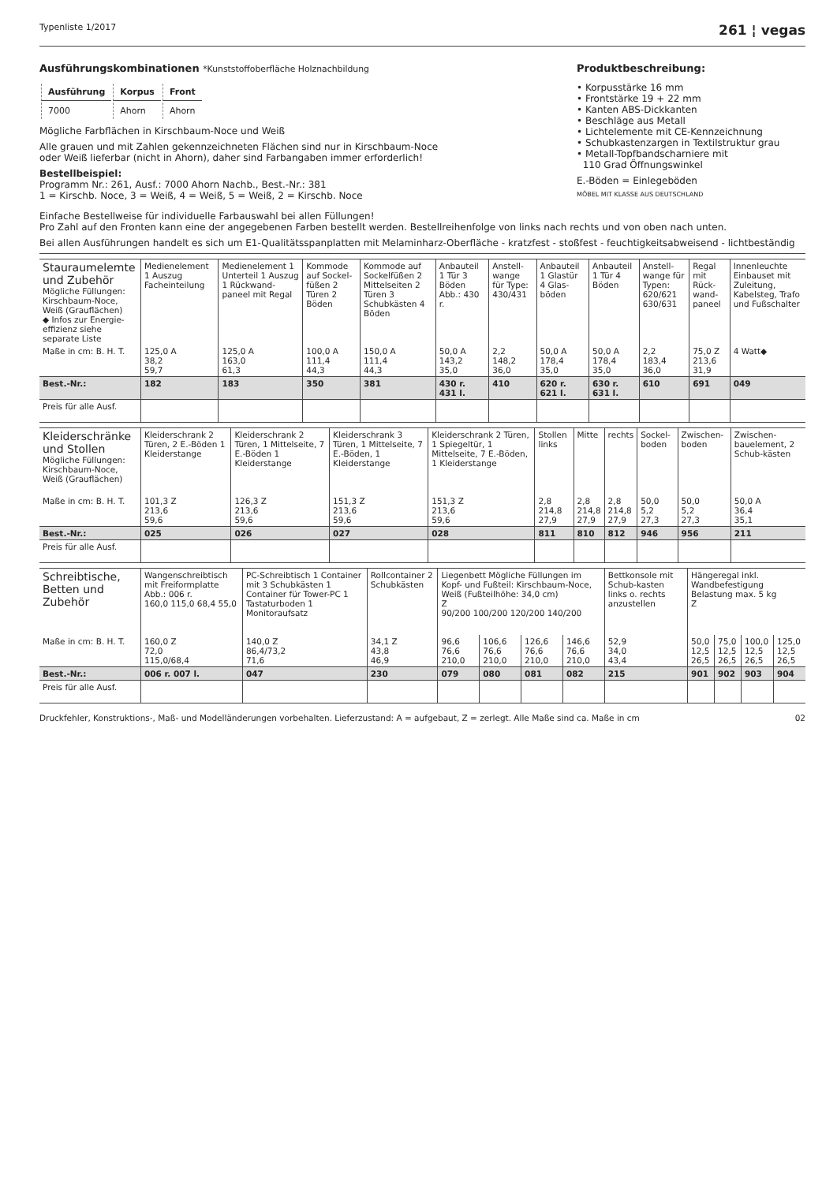Typenliste 1/2017 261 ¦ vegas
Ausführungskombinationen *Kunststoffoberfläche Holznachbildung
| Ausführung | Korpus | Front |
| --- | --- | --- |
| 7000 | Ahorn | Ahorn |
Mögliche Farbflächen in Kirschbaum-Noce und Weiß
Alle grauen und mit Zahlen gekennzeichneten Flächen sind nur in Kirschbaum-Noce
oder Weiß lieferbar (nicht in Ahorn), daher sind Farbangaben immer erforderlich!
Bestellbeispiel:
Programm Nr.: 261, Ausf.: 7000 Ahorn Nachb., Best.-Nr.: 381
1 = Kirschb. Noce, 3 = Weiß, 4 = Weiß, 5 = Weiß, 2 = Kirschb. Noce
Produktbeschreibung:
• Korpusstärke 16 mm
• Frontstärke 19 + 22 mm
• Kanten ABS-Dickkanten
• Beschläge aus Metall
• Lichtelemente mit CE-Kennzeichnung
• Schubkastenzargen in Textilstruktur grau
• Metall-Topfbandscharniere mit
110 Grad Öffnungswinkel
E.-Böden = Einlegeböden
MÖBEL MIT KLASSE AUS DEUTSCHLAND
Einfache Bestellweise für individuelle Farbauswahl bei allen Füllungen!
Pro Zahl auf den Fronten kann eine der angegebenen Farben bestellt werden. Bestellreihenfolge von links nach rechts und von oben nach unten.
Bei allen Ausführungen handelt es sich um E1-Qualitätsspanplatten mit Melaminharz-Oberfläche - kratzfest - stoßfest - feuchtigkeitsabweisend - lichtbeständig
| Stauraumelemte und Zubehör Mögliche Füllungen: Kirschbaum-Noce, Weiß (Grauflächen) ◆ Infos zur Energie-effizienz siehe separate Liste | Medienelement 1 Auszug Facheinteilung | Medienelement 1 Unterteil 1 Auszug 1 Rückwand-paneel mit Regal | Kommode auf Sockel-füßen 2 Türen 2 Böden | Kommode auf Sockelfüßen 2 Mittelseiten 2 Türen 3 Schubkästen 4 Böden | Anbauteil 1 Tür 3 Böden Abb.: 430 r. | Anstell-wange für Type: 430/431 | Anbauteil 1 Glastür 4 Glas-böden | Anbauteil 1 Tür 4 Böden | Anstell-wange für Typen: 620/621 630/631 | Regal mit Rück-wand-paneel | Innenleuchte Einbauset mit Zuleitung, Kabelsteg, Trafo und Fußschalter |
| Maße in cm: B. H. T. | 125,0 A 38,2 59,7 | 125,0 A 163,0 61,3 | 100,0 A 111,4 44,3 | 150,0 A 111,4 44,3 | 50,0 A 143,2 35,0 | 2,2 148,2 36,0 | 50,0 A 178,4 35,0 | 50,0 A 178,4 35,0 | 2,2 183,4 36,0 | 75,0 Z 213,6 31,9 | 4 Watt◆ |
| Best.-Nr.: | 182 | 183 | 350 | 381 | 430 r. 431 l. | 410 | 620 r. 621 l. | 630 r. 631 l. | 610 | 691 | 049 |
| Preis für alle Ausf. | | | | | | | | | | | |
| Kleiderschränke und Stollen Mögliche Füllungen: Kirschbaum-Noce, Weiß (Grauflächen) | Kleiderschrank 2 Türen, 2 E.-Böden 1 Kleiderstange | Kleiderschrank 2 Türen, 1 Mittelseite, 7 E.-Böden 1 Kleiderstange | Kleiderschrank 3 Türen, 1 Mittelseite, 7 E.-Böden, 1 Kleiderstange | Kleiderschrank 2 Türen, 1 Spiegeltür, 1 Mittelseite, 7 E.-Böden, 1 Kleiderstange | Stollen links | Mitte | rechts | Sockel-boden | Zwischen-boden | Zwischen-bauelement, 2 Schub-kästen |
| Maße in cm: B. H. T. | 101,3 Z 213,6 59,6 | 126,3 Z 213,6 59,6 | 151,3 Z 213,6 59,6 | 151,3 Z 213,6 59,6 | 2,8 214,8 27,9 | 2,8 214,8 27,9 | 2,8 214,8 27,9 | 50,0 5,2 27,3 | 50,0 5,2 27,3 | 50,0 A 36,4 35,1 |
| Best.-Nr.: | 025 | 026 | 027 | 028 | 811 | 810 | 812 | 946 | 956 | 211 |
| Preis für alle Ausf. | | | | | | | | | | |
| Schreibtische, Betten und Zubehör | Wangenschreibtisch mit Freiformplatte Abb.: 006 r. 160,0 115,0 68,4 55,0 | PC-Schreibtisch 1 Container mit 3 Schubkästen 1 Container für Tower-PC 1 Tastaturboden 1 Monitoraufsatz | Rollcontainer 2 Schubkästen | Liegenbett Mögliche Füllungen im Kopf- und Fußteil: Kirschbaum-Noce, Weiß (Fußteilhöhe: 34,0 cm) Z 90/200 100/200 120/200 140/200 | | | | Bettkonsole mit Schub-kasten links o. rechts anzustellen | Hängeregal inkl. Wandbefestigung Belastung max. 5 kg Z | | | |
| Maße in cm: B. H. T. | 160,0 Z 72,0 115,0/68,4 | 140,0 Z 86,4/73,2 71,6 | 34,1 Z 43,8 46,9 | 96,6 76,6 210,0 | 106,6 76,6 210,0 | 126,6 76,6 210,0 | 146,6 76,6 210,0 | 52,9 34,0 43,4 | 50,0 12,5 26,5 | 75,0 12,5 26,5 | 100,0 12,5 26,5 | 125,0 12,5 26,5 |
| Best.-Nr.: | 006 r. 007 l. | 047 | 230 | 079 | 080 | 081 | 082 | 215 | 901 | 902 | 903 | 904 |
| Preis für alle Ausf. | | | | | | | | | | | | |
Druckfehler, Konstruktions-, Maß- und Modelländerungen vorbehalten. Lieferzustand: A = aufgebaut, Z = zerlegt. Alle Maße sind ca. Maße in cm 02